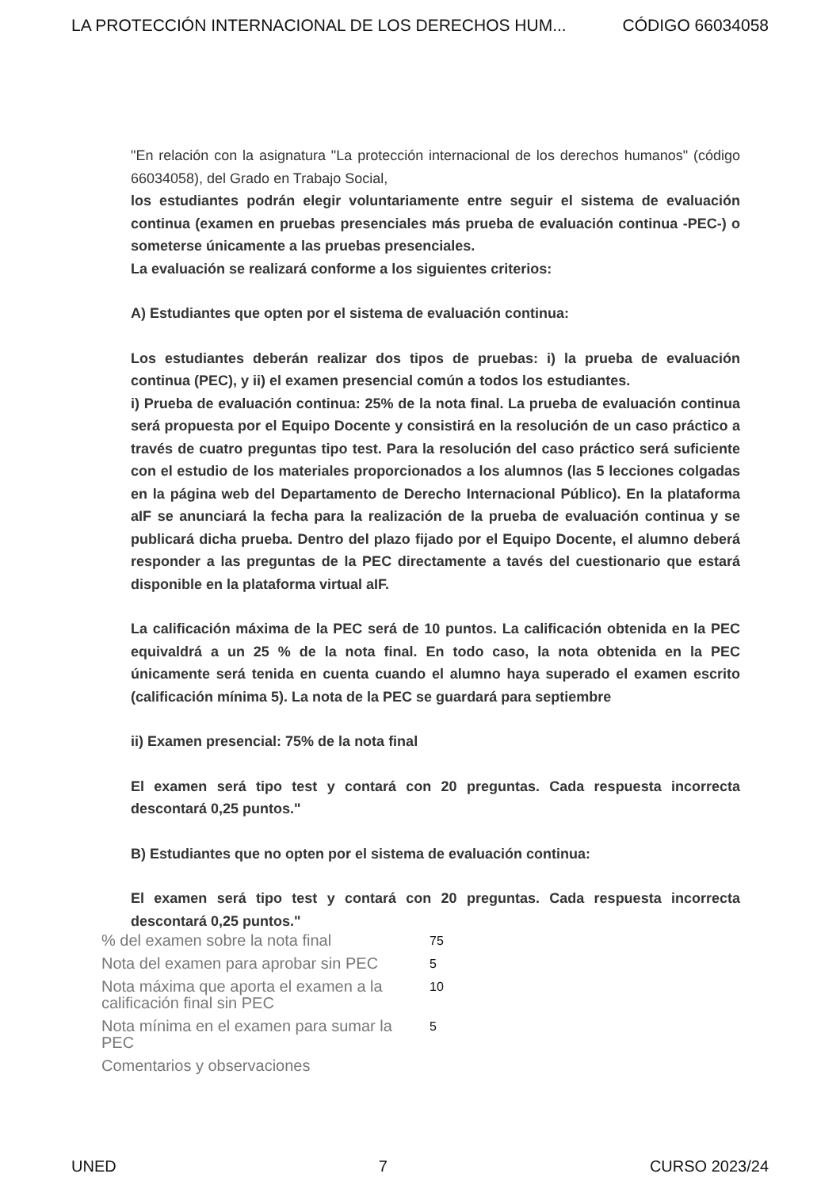LA PROTECCIÓN INTERNACIONAL DE LOS DERECHOS HUM... CÓDIGO 66034058
"En relación con la asignatura "La protección internacional de los derechos humanos" (código 66034058), del Grado en Trabajo Social,
los estudiantes podrán elegir voluntariamente entre seguir el sistema de evaluación continua (examen en pruebas presenciales más prueba de evaluación continua -PEC-) o someterse únicamente a las pruebas presenciales.
La evaluación se realizará conforme a los siguientes criterios:
A) Estudiantes que opten por el sistema de evaluación continua:
Los estudiantes deberán realizar dos tipos de pruebas: i) la prueba de evaluación continua (PEC), y ii) el examen presencial común a todos los estudiantes.
i) Prueba de evaluación continua: 25% de la nota final. La prueba de evaluación continua será propuesta por el Equipo Docente y consistirá en la resolución de un caso práctico a través de cuatro preguntas tipo test. Para la resolución del caso práctico será suficiente con el estudio de los materiales proporcionados a los alumnos (las 5 lecciones colgadas en la página web del Departamento de Derecho Internacional Público). En la plataforma aIF se anunciará la fecha para la realización de la prueba de evaluación continua y se publicará dicha prueba. Dentro del plazo fijado por el Equipo Docente, el alumno deberá responder a las preguntas de la PEC directamente a tavés del cuestionario que estará disponible en la plataforma virtual aIF.
La calificación máxima de la PEC será de 10 puntos. La calificación obtenida en la PEC equivaldrá a un 25 % de la nota final. En todo caso, la nota obtenida en la PEC únicamente será tenida en cuenta cuando el alumno haya superado el examen escrito (calificación mínima 5). La nota de la PEC se guardará para septiembre
ii) Examen presencial: 75% de la nota final
El examen será tipo test y contará con 20 preguntas. Cada respuesta incorrecta descontará 0,25 puntos."
B) Estudiantes que no opten por el sistema de evaluación continua:
El examen será tipo test y contará con 20 preguntas. Cada respuesta incorrecta descontará 0,25 puntos."
| % del examen sobre la nota final | 75 |
| Nota del examen para aprobar sin PEC | 5 |
| Nota máxima que aporta el examen a la calificación final sin PEC | 10 |
| Nota mínima en el examen para sumar la PEC | 5 |
| Comentarios y observaciones | |
UNED 7 CURSO 2023/24